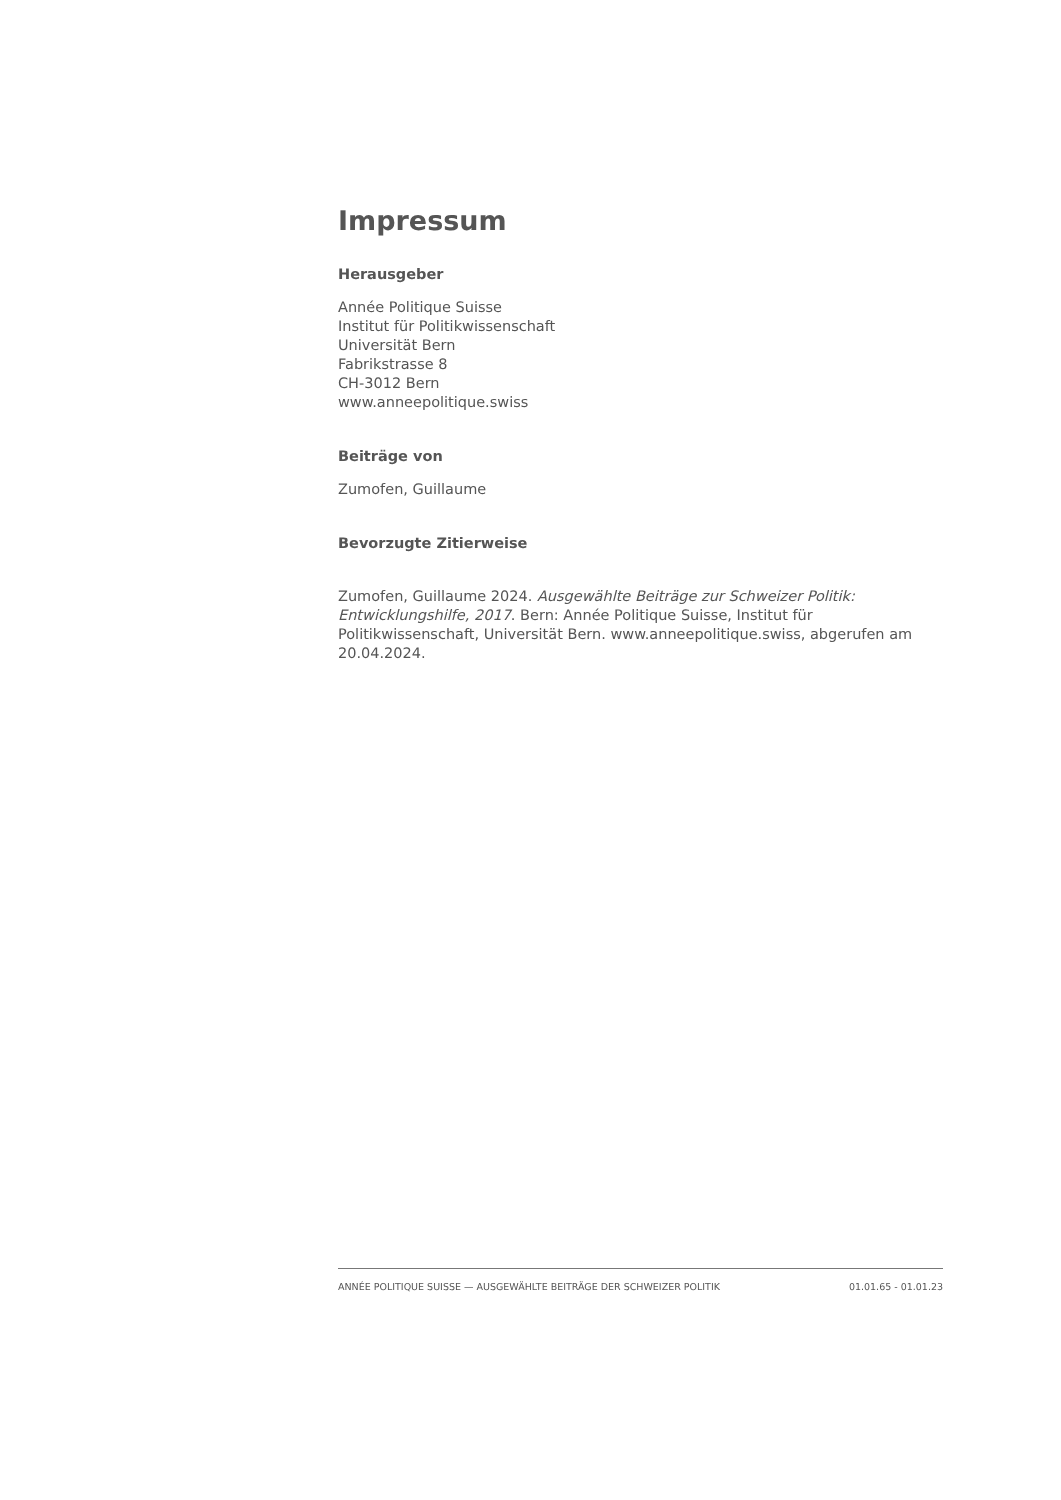Impressum
Herausgeber
Année Politique Suisse
Institut für Politikwissenschaft
Universität Bern
Fabrikstrasse 8
CH-3012 Bern
www.anneepolitique.swiss
Beiträge von
Zumofen, Guillaume
Bevorzugte Zitierweise
Zumofen, Guillaume 2024. Ausgewählte Beiträge zur Schweizer Politik: Entwicklungshilfe, 2017. Bern: Année Politique Suisse, Institut für Politikwissenschaft, Universität Bern. www.anneepolitique.swiss, abgerufen am 20.04.2024.
ANNÉE POLITIQUE SUISSE — AUSGEWÄHLTE BEITRÄGE DER SCHWEIZER POLITIK 01.01.65 - 01.01.23